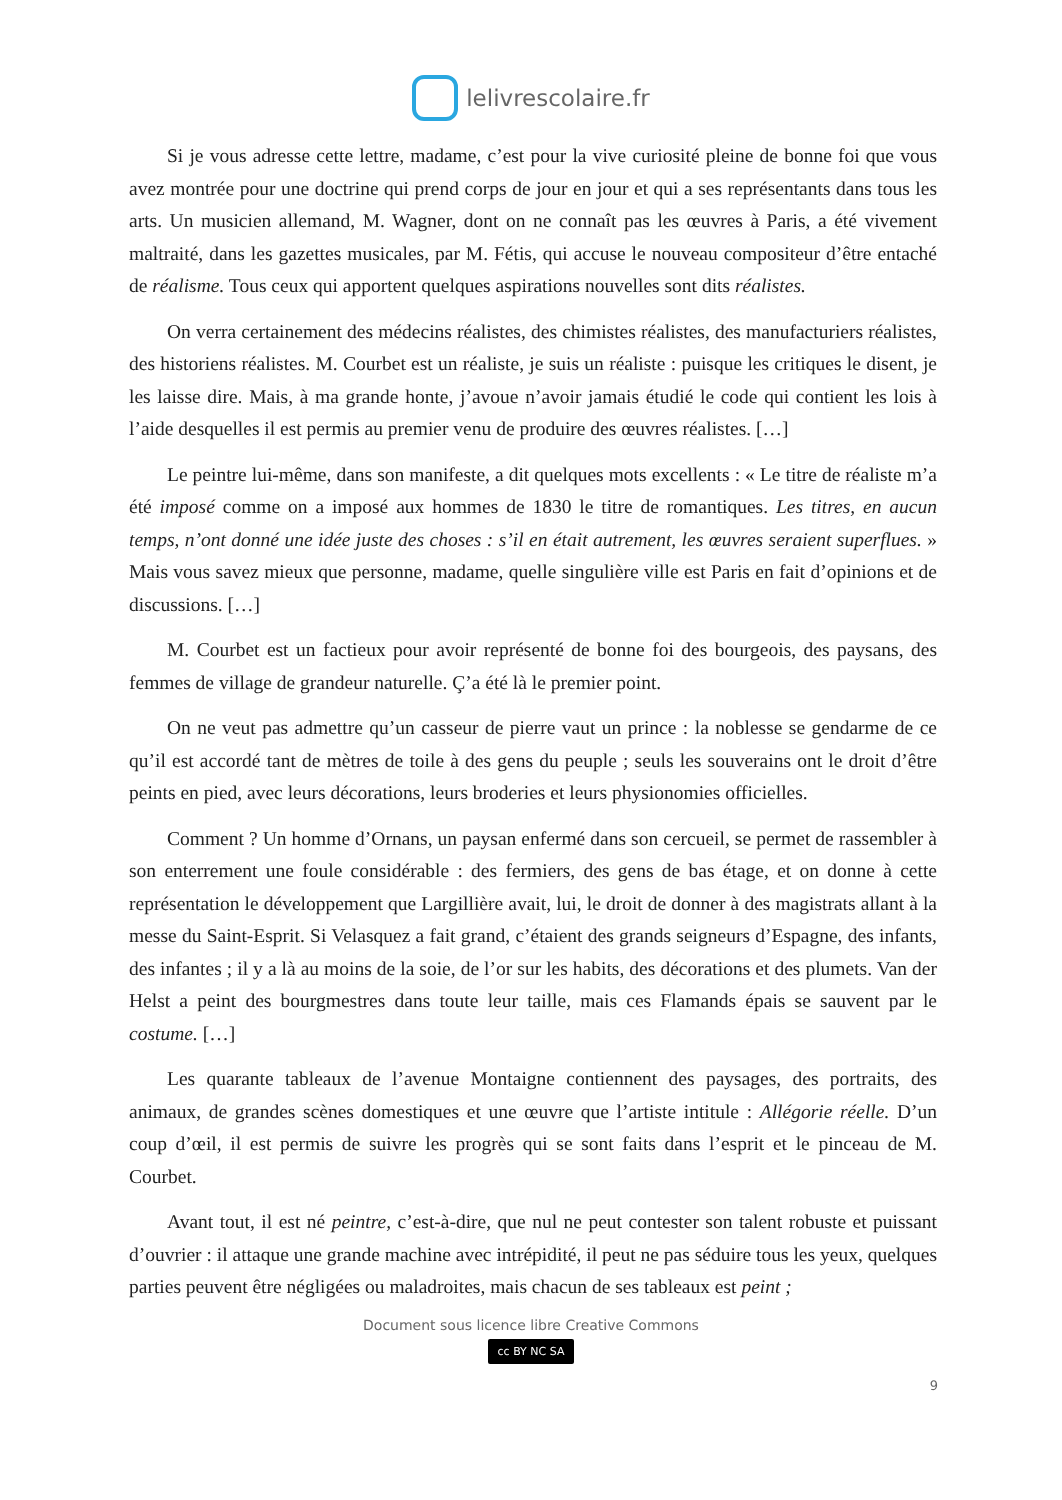lelivrescolaire.fr
Si je vous adresse cette lettre, madame, c’est pour la vive curiosité pleine de bonne foi que vous avez montrée pour une doctrine qui prend corps de jour en jour et qui a ses représentants dans tous les arts. Un musicien allemand, M. Wagner, dont on ne connaît pas les œuvres à Paris, a été vivement maltraité, dans les gazettes musicales, par M. Fétis, qui accuse le nouveau compositeur d’être entaché de réalisme. Tous ceux qui apportent quelques aspirations nouvelles sont dits réalistes.
On verra certainement des médecins réalistes, des chimistes réalistes, des manufacturiers réalistes, des historiens réalistes. M. Courbet est un réaliste, je suis un réaliste : puisque les critiques le disent, je les laisse dire. Mais, à ma grande honte, j’avoue n’avoir jamais étudié le code qui contient les lois à l’aide desquelles il est permis au premier venu de produire des œuvres réalistes. […]
Le peintre lui-même, dans son manifeste, a dit quelques mots excellents : « Le titre de réaliste m’a été imposé comme on a imposé aux hommes de 1830 le titre de romantiques. Les titres, en aucun temps, n’ont donné une idée juste des choses : s’il en était autrement, les œuvres seraient superflues. » Mais vous savez mieux que personne, madame, quelle singulière ville est Paris en fait d’opinions et de discussions. […]
M. Courbet est un factieux pour avoir représenté de bonne foi des bourgeois, des paysans, des femmes de village de grandeur naturelle. Ç’a été là le premier point.
On ne veut pas admettre qu’un casseur de pierre vaut un prince : la noblesse se gendarme de ce qu’il est accordé tant de mètres de toile à des gens du peuple ; seuls les souverains ont le droit d’être peints en pied, avec leurs décorations, leurs broderies et leurs physionomies officielles.
Comment ? Un homme d’Ornans, un paysan enfermé dans son cercueil, se permet de rassembler à son enterrement une foule considérable : des fermiers, des gens de bas étage, et on donne à cette représentation le développement que Largillière avait, lui, le droit de donner à des magistrats allant à la messe du Saint-Esprit. Si Velasquez a fait grand, c’étaient des grands seigneurs d’Espagne, des infants, des infantes ; il y a là au moins de la soie, de l’or sur les habits, des décorations et des plumets. Van der Helst a peint des bourgmestres dans toute leur taille, mais ces Flamands épais se sauvent par le costume. […]
Les quarante tableaux de l’avenue Montaigne contiennent des paysages, des portraits, des animaux, de grandes scènes domestiques et une œuvre que l’artiste intitule : Allégorie réelle. D’un coup d’œil, il est permis de suivre les progrès qui se sont faits dans l’esprit et le pinceau de M. Courbet.
Avant tout, il est né peintre, c’est-à-dire, que nul ne peut contester son talent robuste et puissant d’ouvrier : il attaque une grande machine avec intrépidité, il peut ne pas séduire tous les yeux, quelques parties peuvent être négligées ou maladroites, mais chacun de ses tableaux est peint ;
Document sous licence libre Creative Commons
cc BY NC SA
9